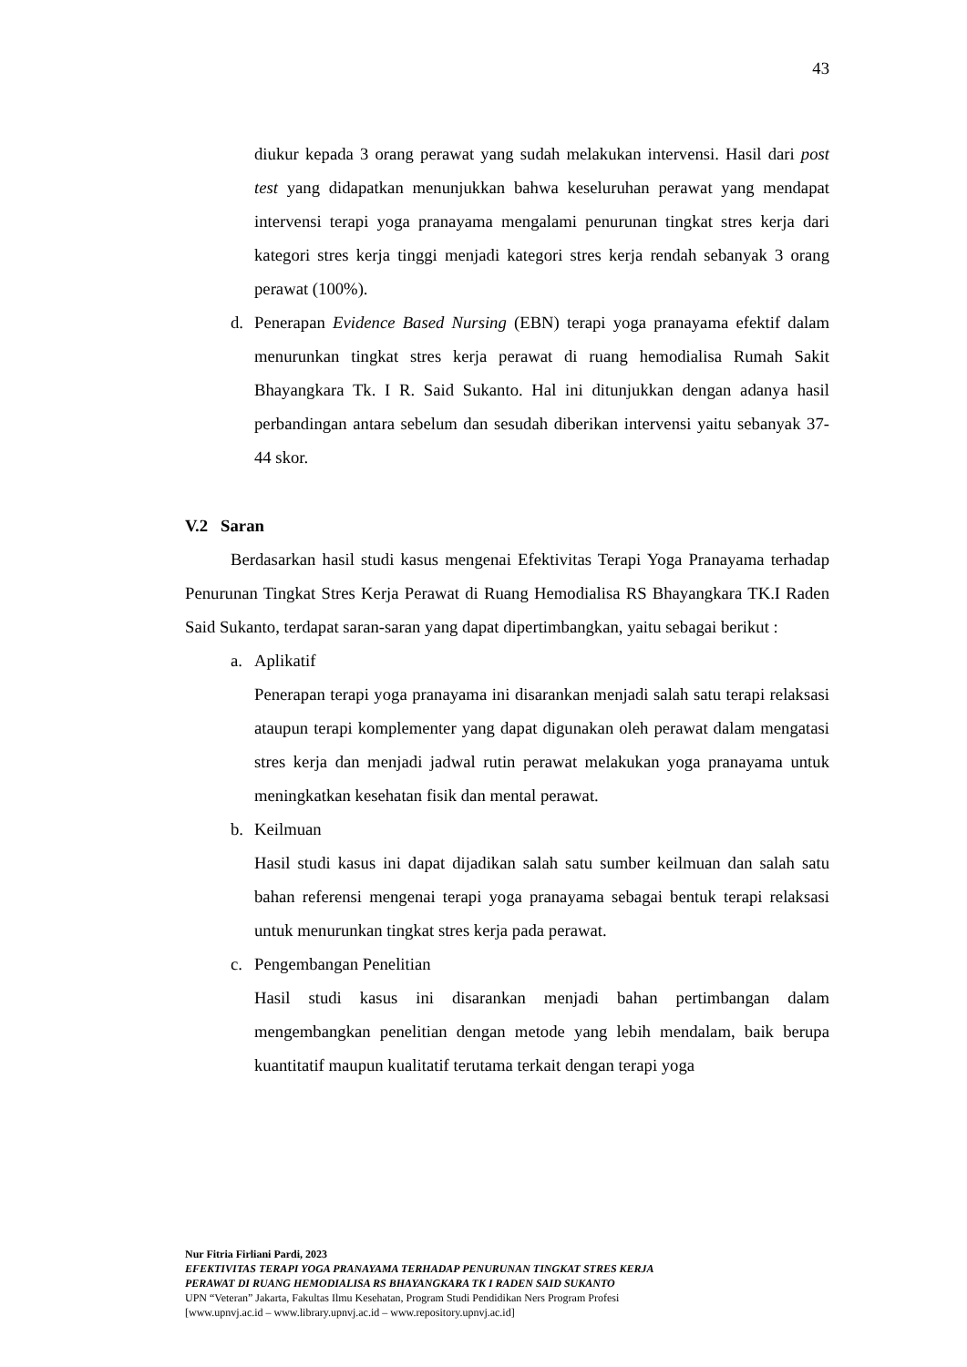43
diukur kepada 3 orang perawat yang sudah melakukan intervensi. Hasil dari post test yang didapatkan menunjukkan bahwa keseluruhan perawat yang mendapat intervensi terapi yoga pranayama mengalami penurunan tingkat stres kerja dari kategori stres kerja tinggi menjadi kategori stres kerja rendah sebanyak 3 orang perawat (100%).
d. Penerapan Evidence Based Nursing (EBN) terapi yoga pranayama efektif dalam menurunkan tingkat stres kerja perawat di ruang hemodialisa Rumah Sakit Bhayangkara Tk. I R. Said Sukanto. Hal ini ditunjukkan dengan adanya hasil perbandingan antara sebelum dan sesudah diberikan intervensi yaitu sebanyak 37-44 skor.
V.2 Saran
Berdasarkan hasil studi kasus mengenai Efektivitas Terapi Yoga Pranayama terhadap Penurunan Tingkat Stres Kerja Perawat di Ruang Hemodialisa RS Bhayangkara TK.I Raden Said Sukanto, terdapat saran-saran yang dapat dipertimbangkan, yaitu sebagai berikut :
a. Aplikatif
Penerapan terapi yoga pranayama ini disarankan menjadi salah satu terapi relaksasi ataupun terapi komplementer yang dapat digunakan oleh perawat dalam mengatasi stres kerja dan menjadi jadwal rutin perawat melakukan yoga pranayama untuk meningkatkan kesehatan fisik dan mental perawat.
b. Keilmuan
Hasil studi kasus ini dapat dijadikan salah satu sumber keilmuan dan salah satu bahan referensi mengenai terapi yoga pranayama sebagai bentuk terapi relaksasi untuk menurunkan tingkat stres kerja pada perawat.
c. Pengembangan Penelitian
Hasil studi kasus ini disarankan menjadi bahan pertimbangan dalam mengembangkan penelitian dengan metode yang lebih mendalam, baik berupa kuantitatif maupun kualitatif terutama terkait dengan terapi yoga
Nur Fitria Firliani Pardi, 2023
EFEKTIVITAS TERAPI YOGA PRANAYAMA TERHADAP PENURUNAN TINGKAT STRES KERJA
PERAWAT DI RUANG HEMODIALISA RS BHAYANGKARA TK I RADEN SAID SUKANTO
UPN “Veteran” Jakarta, Fakultas Ilmu Kesehatan, Program Studi Pendidikan Ners Program Profesi
[www.upnvj.ac.id – www.library.upnvj.ac.id – www.repository.upnvj.ac.id]